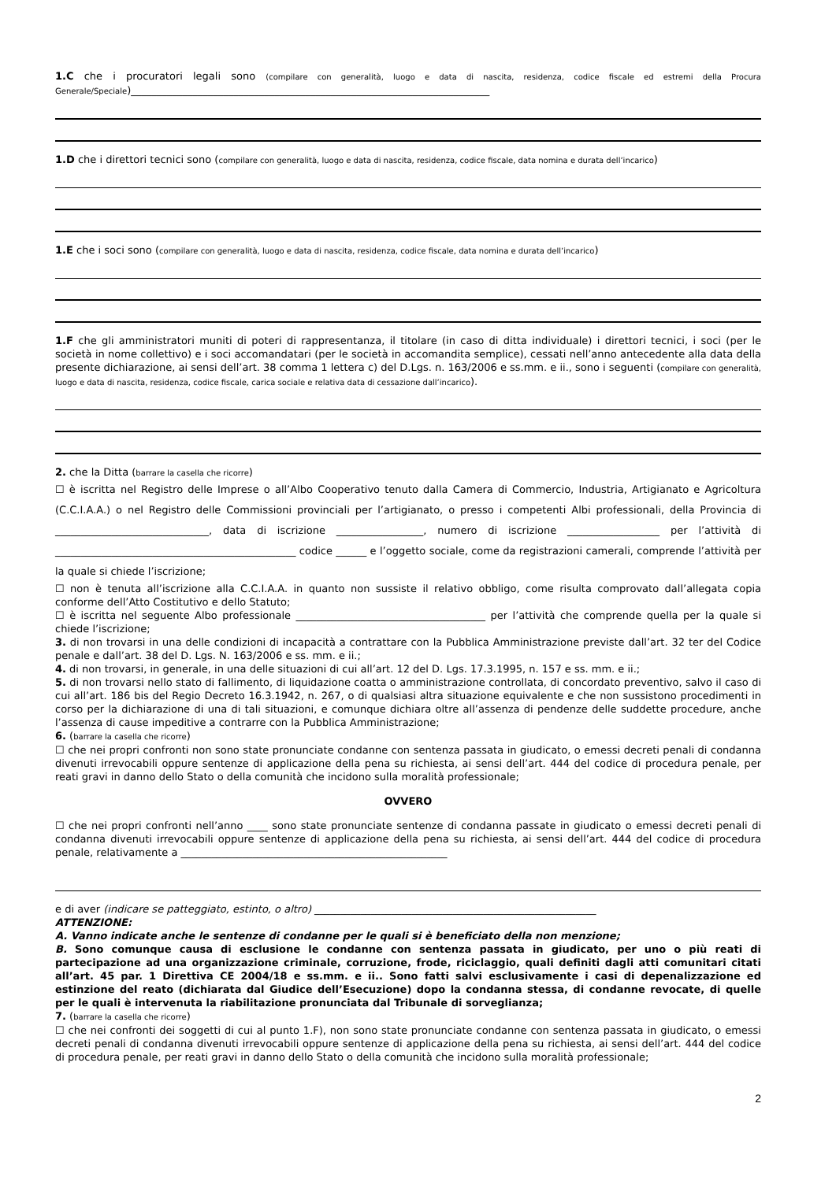1.C che i procuratori legali sono (compilare con generalità, luogo e data di nascita, residenza, codice fiscale ed estremi della Procura Generale/Speciale)______________________________________________________________________
1.D che i direttori tecnici sono (compilare con generalità, luogo e data di nascita, residenza, codice fiscale, data nomina e durata dell’incarico)
1.E che i soci sono (compilare con generalità, luogo e data di nascita, residenza, codice fiscale, data nomina e durata dell’incarico)
1.F che gli amministratori muniti di poteri di rappresentanza, il titolare (in caso di ditta individuale) i direttori tecnici, i soci (per le società in nome collettivo) e i soci accomandatari (per le società in accomandita semplice), cessati nell’anno antecedente alla data della presente dichiarazione, ai sensi dell’art. 38 comma 1 lettera c) del D.Lgs. n. 163/2006 e ss.mm. e ii., sono i seguenti (compilare con generalità, luogo e data di nascita, residenza, codice fiscale, carica sociale e relativa data di cessazione dall’incarico).
2. che la Ditta (barrare la casella che ricorre)
☐ è iscritta nel Registro delle Imprese o all’Albo Cooperativo tenuto dalla Camera di Commercio, Industria, Artigianato e Agricoltura (C.C.I.A.A.) o nel Registro delle Commissioni provinciali per l’artigianato, o presso i competenti Albi professionali, della Provincia di ______________________________, data di iscrizione _________________, numero di iscrizione __________________ per l’attività di _______________________________________________ codice ______ e l’oggetto sociale, come da registrazioni camerali, comprende l’attività per la quale si chiede l’iscrizione;
☐ non è tenuta all’iscrizione alla C.C.I.A.A. in quanto non sussiste il relativo obbligo, come risulta comprovato dall’allegata copia conforme dell’Atto Costitutivo e dello Statuto;
☐ è iscritta nel seguente Albo professionale _____________________________________ per l’attività che comprende quella per la quale si chiede l’iscrizione;
3. di non trovarsi in una delle condizioni di incapacità a contrattare con la Pubblica Amministrazione previste dall’art. 32 ter del Codice penale e dall’art. 38 del D. Lgs. N. 163/2006 e ss. mm. e ii.;
4. di non trovarsi, in generale, in una delle situazioni di cui all’art. 12 del D. Lgs. 17.3.1995, n. 157 e ss. mm. e ii.;
5. di non trovarsi nello stato di fallimento, di liquidazione coatta o amministrazione controllata, di concordato preventivo, salvo il caso di cui all’art. 186 bis del Regio Decreto 16.3.1942, n. 267, o di qualsiasi altra situazione equivalente e che non sussistono procedimenti in corso per la dichiarazione di una di tali situazioni, e comunque dichiara oltre all’assenza di pendenze delle suddette procedure, anche l’assenza di cause impeditive a contrarre con la Pubblica Amministrazione;
6. (barrare la casella che ricorre)
☐ che nei propri confronti non sono state pronunciate condanne con sentenza passata in giudicato, o emessi decreti penali di condanna divenuti irrevocabili oppure sentenze di applicazione della pena su richiesta, ai sensi dell’art. 444 del codice di procedura penale, per reati gravi in danno dello Stato o della comunità che incidono sulla moralità professionale;
OVVERO
☐ che nei propri confronti nell’anno ____ sono state pronunciate sentenze di condanna passate in giudicato o emessi decreti penali di condanna divenuti irrevocabili oppure sentenze di applicazione della pena su richiesta, ai sensi dell’art. 444 del codice di procedura penale, relativamente a ____________________________________________________
e di aver (indicare se patteggiato, estinto, o altro) _______________________________________________________
ATTENZIONE:
A. Vanno indicate anche le sentenze di condanne per le quali si è beneficiato della non menzione;
B. Sono comunque causa di esclusione le condanne con sentenza passata in giudicato, per uno o più reati di partecipazione ad una organizzazione criminale, corruzione, frode, riciclaggio, quali definiti dagli atti comunitari citati all’art. 45 par. 1 Direttiva CE 2004/18 e ss.mm. e ii.. Sono fatti salvi esclusivamente i casi di depenalizzazione ed estinzione del reato (dichiarata dal Giudice dell’Esecuzione) dopo la condanna stessa, di condanne revocate, di quelle per le quali è intervenuta la riabilitazione pronunciata dal Tribunale di sorveglianza;
7. (barrare la casella che ricorre)
☐ che nei confronti dei soggetti di cui al punto 1.F), non sono state pronunciate condanne con sentenza passata in giudicato, o emessi decreti penali di condanna divenuti irrevocabili oppure sentenze di applicazione della pena su richiesta, ai sensi dell’art. 444 del codice di procedura penale, per reati gravi in danno dello Stato o della comunità che incidono sulla moralità professionale;
2